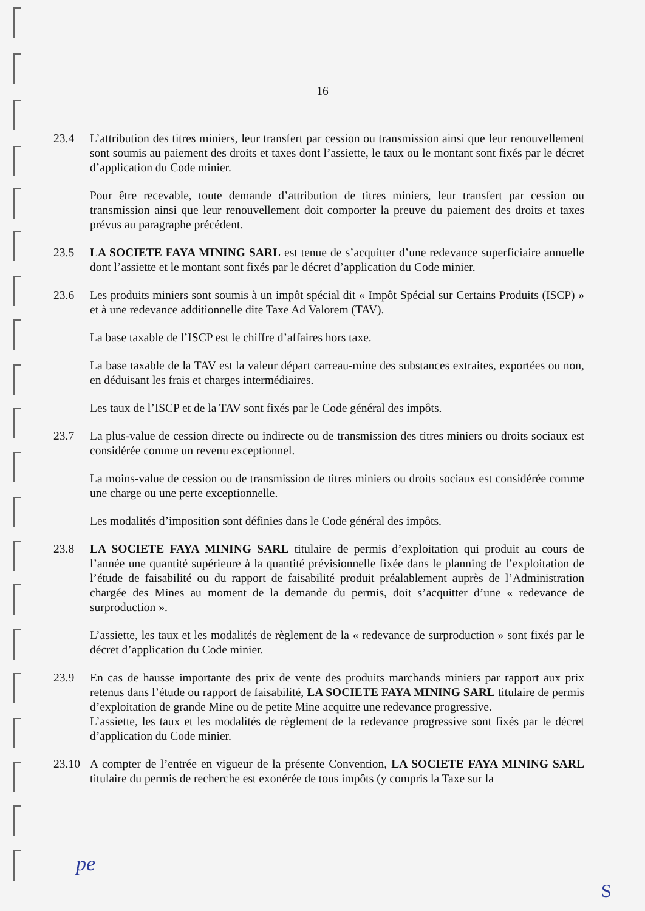16
23.4 L’attribution des titres miniers, leur transfert par cession ou transmission ainsi que leur renouvellement sont soumis au paiement des droits et taxes dont l’assiette, le taux ou le montant sont fixés par le décret d’application du Code minier.
Pour être recevable, toute demande d’attribution de titres miniers, leur transfert par cession ou transmission ainsi que leur renouvellement doit comporter la preuve du paiement des droits et taxes prévus au paragraphe précédent.
23.5 LA SOCIETE FAYA MINING SARL est tenue de s’acquitter d’une redevance superficiaire annuelle dont l’assiette et le montant sont fixés par le décret d’application du Code minier.
23.6 Les produits miniers sont soumis à un impôt spécial dit « Impôt Spécial sur Certains Produits (ISCP) » et à une redevance additionnelle dite Taxe Ad Valorem (TAV).
La base taxable de l’ISCP est le chiffre d’affaires hors taxe.
La base taxable de la TAV est la valeur départ carreau-mine des substances extraites, exportées ou non, en déduisant les frais et charges intermédiaires.
Les taux de l’ISCP et de la TAV sont fixés par le Code général des impôts.
23.7 La plus-value de cession directe ou indirecte ou de transmission des titres miniers ou droits sociaux est considérée comme un revenu exceptionnel.
La moins-value de cession ou de transmission de titres miniers ou droits sociaux est considérée comme une charge ou une perte exceptionnelle.
Les modalités d’imposition sont définies dans le Code général des impôts.
23.8 LA SOCIETE FAYA MINING SARL titulaire de permis d’exploitation qui produit au cours de l’année une quantité supérieure à la quantité prévisionnelle fixée dans le planning de l’exploitation de l’étude de faisabilité ou du rapport de faisabilité produit préalablement auprès de l’Administration chargée des Mines au moment de la demande du permis, doit s’acquitter d’une « redevance de surproduction ».
L’assiette, les taux et les modalités de règlement de la « redevance de surproduction » sont fixés par le décret d’application du Code minier.
23.9 En cas de hausse importante des prix de vente des produits marchands miniers par rapport aux prix retenus dans l’étude ou rapport de faisabilité, LA SOCIETE FAYA MINING SARL titulaire de permis d’exploitation de grande Mine ou de petite Mine acquitte une redevance progressive.
L’assiette, les taux et les modalités de règlement de la redevance progressive sont fixés par le décret d’application du Code minier.
23.10 A compter de l’entrée en vigueur de la présente Convention, LA SOCIETE FAYA MINING SARL titulaire du permis de recherche est exonérée de tous impôts (y compris la Taxe sur la
pe
S